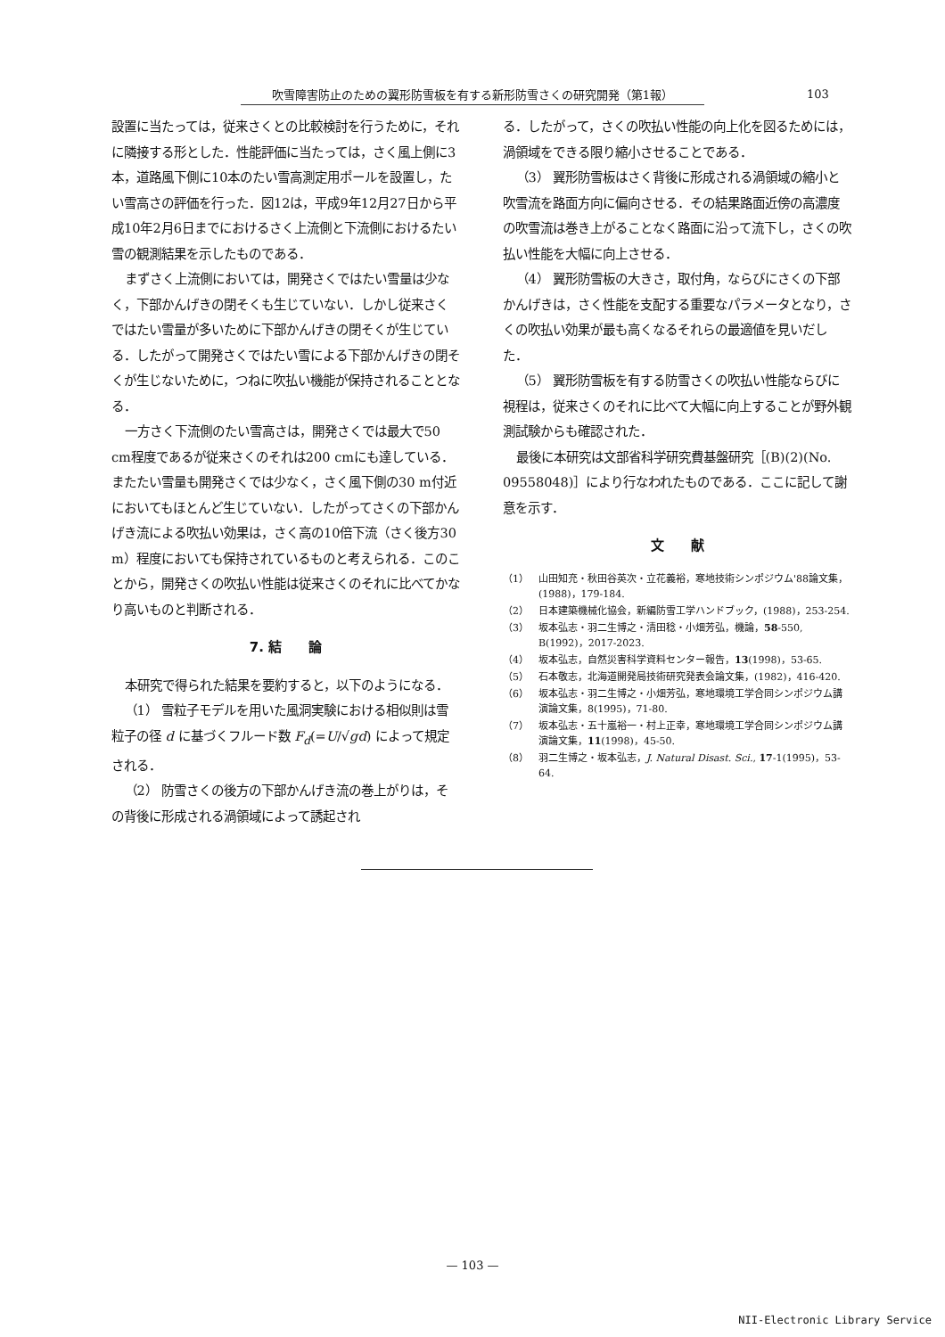吹雪障害防止のための翼形防雪板を有する新形防雪さくの研究開発（第1報） 103
設置に当たっては，従来さくとの比較検討を行うために，それに隣接する形とした．性能評価に当たっては，さく風上側に3本，道路風下側に10本のたい雪高測定用ポールを設置し，たい雪高さの評価を行った．図12は，平成9年12月27日から平成10年2月6日までにおけるさく上流側と下流側におけるたい雪の観測結果を示したものである．
まずさく上流側においては，開発さくではたい雪量は少なく，下部かんげきの閉そくも生じていない．しかし従来さくではたい雪量が多いために下部かんげきの閉そくが生じている．したがって開発さくではたい雪による下部かんげきの閉そくが生じないために，つねに吹払い機能が保持されることとなる．
一方さく下流側のたい雪高さは，開発さくでは最大で50 cm程度であるが従来さくのそれは200 cmにも達している．またたい雪量も開発さくでは少なく，さく風下側の30 m付近においてもほとんど生じていない．したがってさくの下部かんげき流による吹払い効果は，さく高の10倍下流（さく後方30 m）程度においても保持されているものと考えられる．このことから，開発さくの吹払い性能は従来さくのそれに比べてかなり高いものと判断される．
7. 結　　論
本研究で得られた結果を要約すると，以下のようになる．
（1） 雪粒子モデルを用いた風洞実験における相似則は雪粒子の径 d に基づくフルード数 F<sub>d</sub>(=U/√gd) によって規定される．
（2） 防雪さくの後方の下部かんげき流の巻上がりは，その背後に形成される渦領域によって誘起され
る．したがって，さくの吹払い性能の向上化を図るためには，渦領域をできる限り縮小させることである．
（3） 翼形防雪板はさく背後に形成される渦領域の縮小と吹雪流を路面方向に偏向させる．その結果路面近傍の高濃度の吹雪流は巻き上がることなく路面に沿って流下し，さくの吹払い性能を大幅に向上させる．
（4） 翼形防雪板の大きさ，取付角，ならびにさくの下部かんげきは，さく性能を支配する重要なパラメータとなり，さくの吹払い効果が最も高くなるそれらの最適値を見いだした．
（5） 翼形防雪板を有する防雪さくの吹払い性能ならびに視程は，従来さくのそれに比べて大幅に向上することが野外観測試験からも確認された．
最後に本研究は文部省科学研究費基盤研究［(B)(2)(No. 09558048)］により行なわれたものである．ここに記して謝意を示す．
文　　献
（1） 山田知充・秋田谷英次・立花義裕，寒地技術シンポジウム'88論文集，(1988)，179-184.
（2） 日本建築機械化協会，新編防雪工学ハンドブック，(1988)，253-254.
（3） 坂本弘志・羽二生博之・清田稔・小畑芳弘，機論，58-550, B(1992)，2017-2023.
（4） 坂本弘志，自然災害科学資料センター報告，13(1998)，53-65.
（5） 石本敬志，北海道開発局技術研究発表会論文集，(1982)，416-420.
（6） 坂本弘志・羽二生博之・小畑芳弘，寒地環境工学合同シンポジウム講演論文集，8(1995)，71-80.
（7） 坂本弘志・五十嵐裕一・村上正幸，寒地環境工学合同シンポジウム講演論文集，11(1998)，45-50.
（8） 羽二生博之・坂本弘志，J. Natural Disast. Sci., 17-1(1995)，53-64.
— 103 —
NII-Electronic Library Service